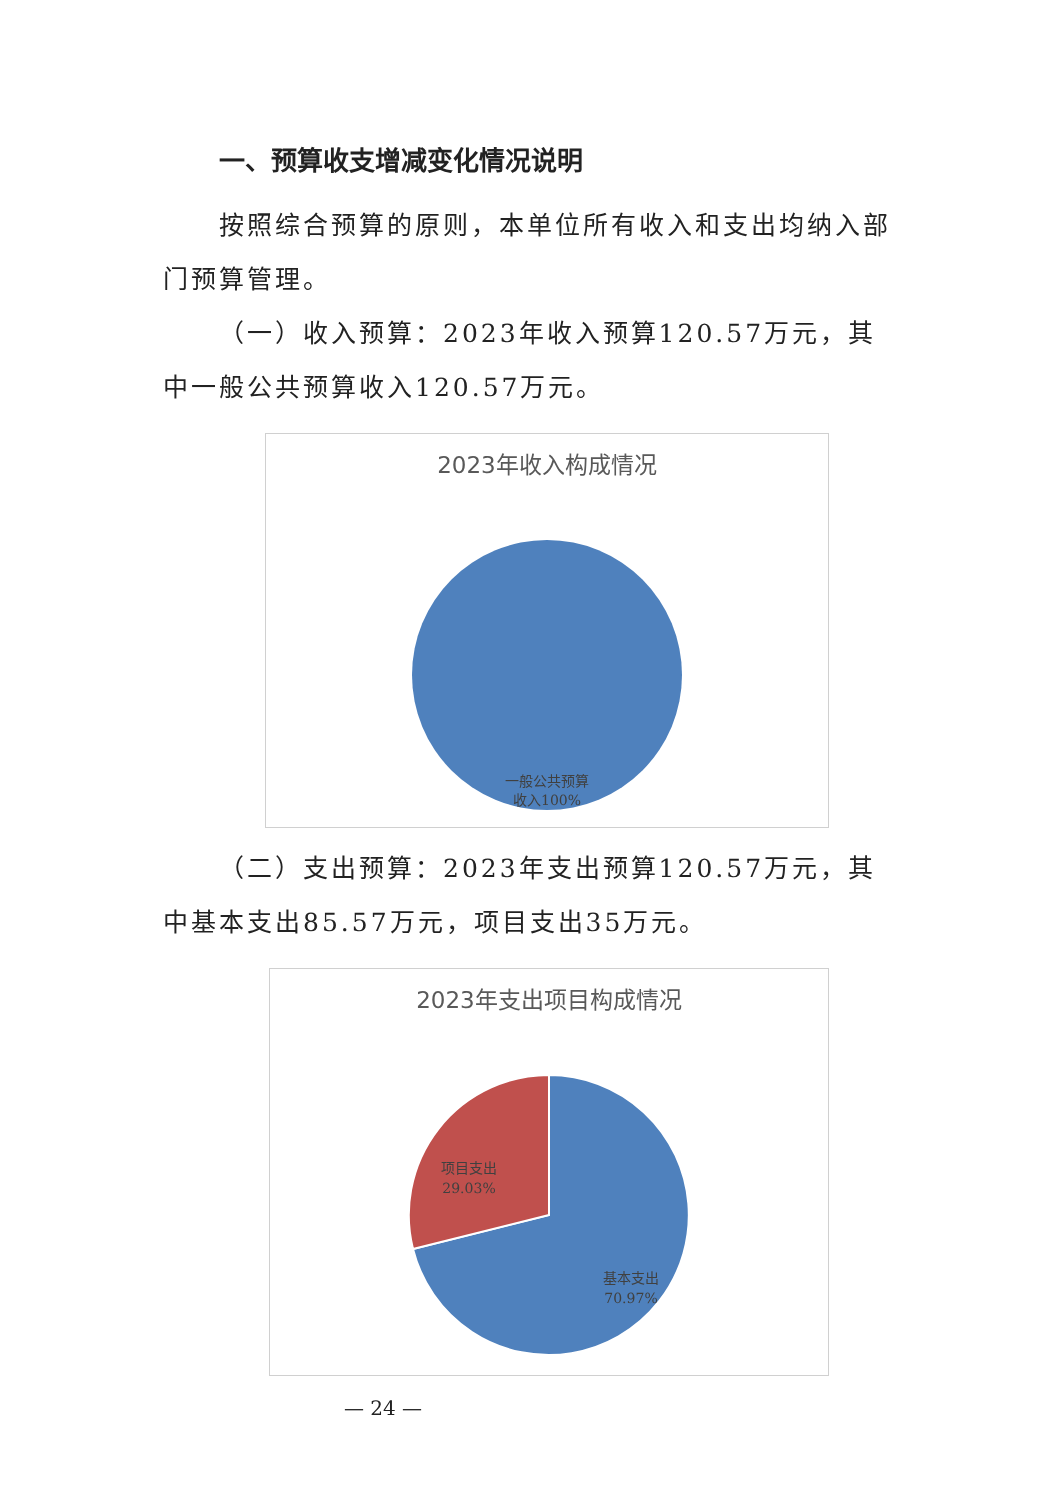一、预算收支增减变化情况说明
按照综合预算的原则，本单位所有收入和支出均纳入部门预算管理。
（一）收入预算：2023年收入预算120.57万元，其中一般公共预算收入120.57万元。
2023年收入构成情况
一般公共预算
收入100%
（二）支出预算：2023年支出预算120.57万元，其中基本支出85.57万元，项目支出35万元。
2023年支出项目构成情况
项目支出
29.03%
基本支出
70.97%
— 24 —